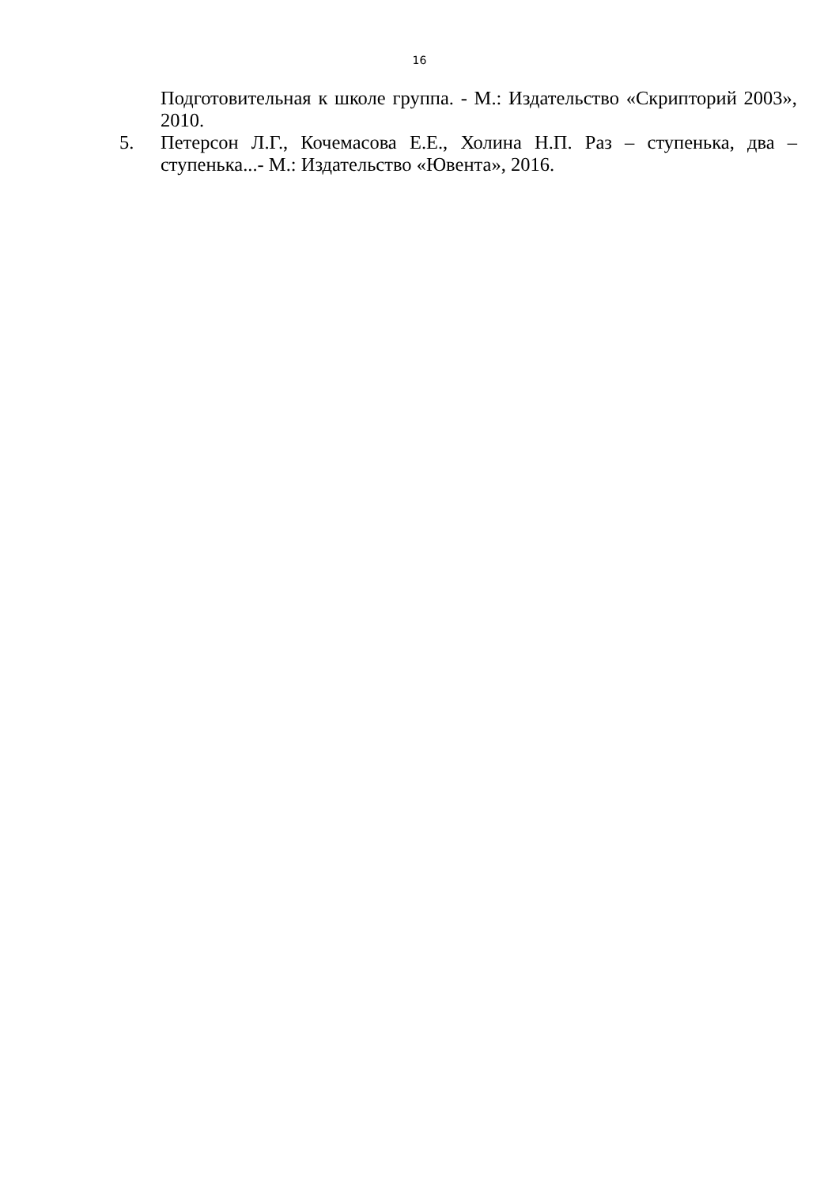16
Подготовительная к школе группа. - М.: Издательство «Скрипторий 2003», 2010.
5. Петерсон Л.Г., Кочемасова Е.Е., Холина Н.П. Раз – ступенька, два – ступенька...- М.: Издательство «Ювента», 2016.